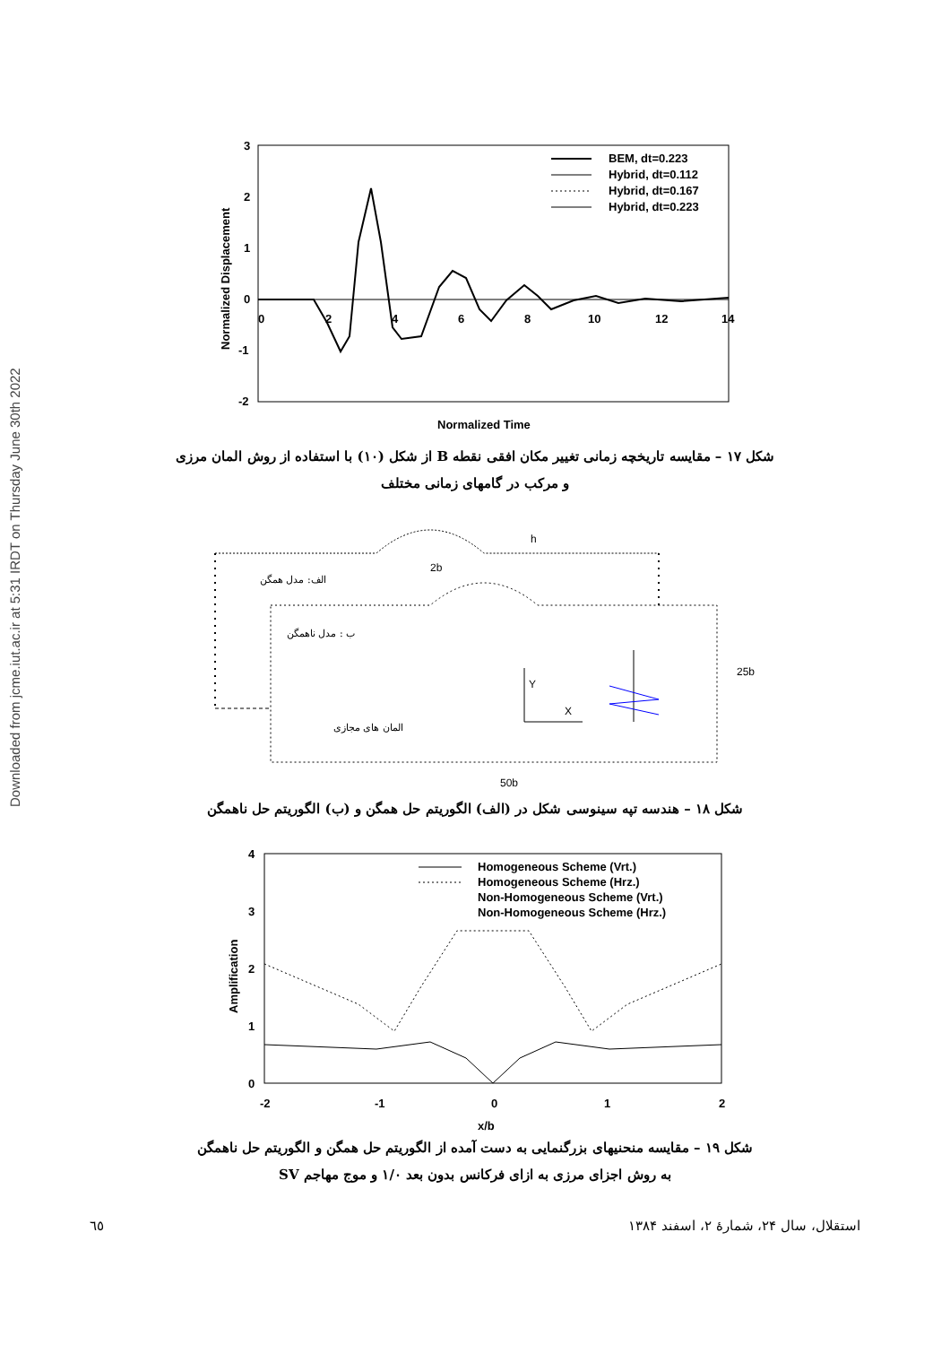Downloaded from jcme.iut.ac.ir at 5:31 IRDT on Thursday June 30th 2022
3
2
1
0
-1
-2
0
2
4
6
8
10
12
14
BEM, dt=0.223
Hybrid, dt=0.112
Hybrid, dt=0.167
Hybrid, dt=0.223
Normalized Displacement
Normalized Time
شکل ۱۷ – مقایسه تاریخچه زمانی تغییر مکان افقی نقطه B از شکل (۱۰) با استفاده از روش المان مرزی
و مرکب در گامهای زمانی مختلف
h
2b
25b
50b
Y
X
الف: مدل همگن
ب : مدل ناهمگن
المان های مجازی
شکل ۱۸ – هندسه تپه سینوسی شکل در (الف) الگوریتم حل همگن و (ب) الگوریتم حل ناهمگن
4
3
2
1
0
-2
-1
0
1
2
x/b
Amplification
Homogeneous Scheme (Vrt.)
Homogeneous Scheme (Hrz.)
Non-Homogeneous Scheme (Vrt.)
Non-Homogeneous Scheme (Hrz.)
شکل ۱۹ – مقایسه منحنیهای بزرگنمایی به دست آمده از الگوریتم حل همگن و الگوریتم حل ناهمگن
به روش اجزای مرزی به ازای فرکانس بدون بعد ۱/۰ و موج مهاجم SV
٦٥ استقلال، سال ۲۴، شمارهٔ ۲، اسفند ۱۳۸۴